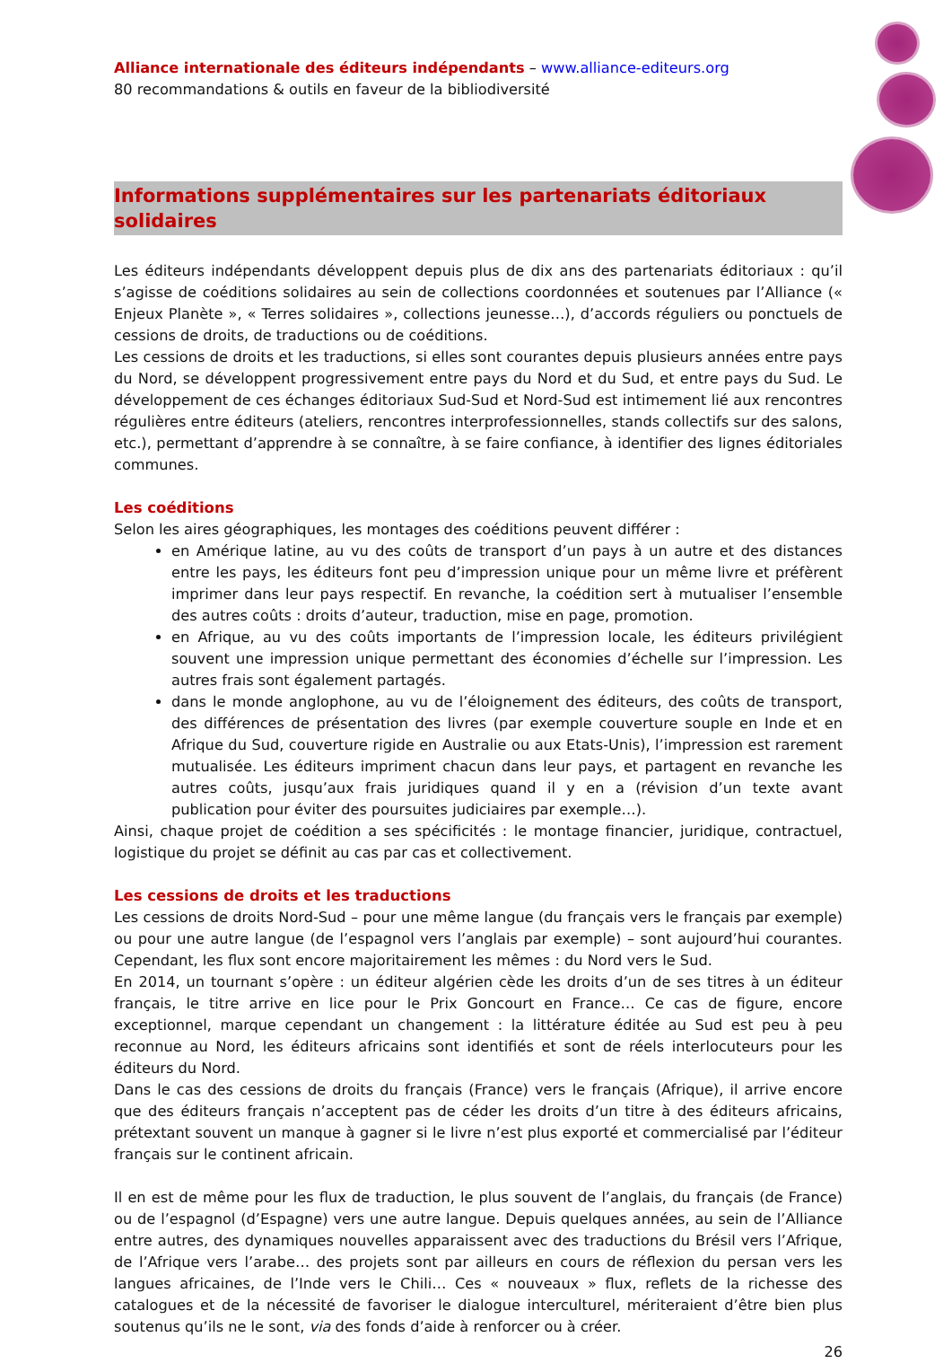Alliance internationale des éditeurs indépendants – www.alliance-editeurs.org
80 recommandations & outils en faveur de la bibliodiversité
Informations supplémentaires sur les partenariats éditoriaux solidaires
Les éditeurs indépendants développent depuis plus de dix ans des partenariats éditoriaux : qu’il s’agisse de coéditions solidaires au sein de collections coordonnées et soutenues par l’Alliance (« Enjeux Planète », « Terres solidaires », collections jeunesse…), d’accords réguliers ou ponctuels de cessions de droits, de traductions ou de coéditions.
Les cessions de droits et les traductions, si elles sont courantes depuis plusieurs années entre pays du Nord, se développent progressivement entre pays du Nord et du Sud, et entre pays du Sud. Le développement de ces échanges éditoriaux Sud-Sud et Nord-Sud est intimement lié aux rencontres régulières entre éditeurs (ateliers, rencontres interprofessionnelles, stands collectifs sur des salons, etc.), permettant d’apprendre à se connaître, à se faire confiance, à identifier des lignes éditoriales communes.
Les coéditions
Selon les aires géographiques, les montages des coéditions peuvent différer :
en Amérique latine, au vu des coûts de transport d’un pays à un autre et des distances entre les pays, les éditeurs font peu d’impression unique pour un même livre et préfèrent imprimer dans leur pays respectif. En revanche, la coédition sert à mutualiser l’ensemble des autres coûts : droits d’auteur, traduction, mise en page, promotion.
en Afrique, au vu des coûts importants de l’impression locale, les éditeurs privilégient souvent une impression unique permettant des économies d’échelle sur l’impression. Les autres frais sont également partagés.
dans le monde anglophone, au vu de l’éloignement des éditeurs, des coûts de transport, des différences de présentation des livres (par exemple couverture souple en Inde et en Afrique du Sud, couverture rigide en Australie ou aux Etats-Unis), l’impression est rarement mutualisée. Les éditeurs impriment chacun dans leur pays, et partagent en revanche les autres coûts, jusqu’aux frais juridiques quand il y en a (révision d’un texte avant publication pour éviter des poursuites judiciaires par exemple…).
Ainsi, chaque projet de coédition a ses spécificités : le montage financier, juridique, contractuel, logistique du projet se définit au cas par cas et collectivement.
Les cessions de droits et les traductions
Les cessions de droits Nord-Sud – pour une même langue (du français vers le français par exemple) ou pour une autre langue (de l’espagnol vers l’anglais par exemple) – sont aujourd’hui courantes. Cependant, les flux sont encore majoritairement les mêmes : du Nord vers le Sud.
En 2014, un tournant s’opère : un éditeur algérien cède les droits d’un de ses titres à un éditeur français, le titre arrive en lice pour le Prix Goncourt en France… Ce cas de figure, encore exceptionnel, marque cependant un changement : la littérature éditée au Sud est peu à peu reconnue au Nord, les éditeurs africains sont identifiés et sont de réels interlocuteurs pour les éditeurs du Nord.
Dans le cas des cessions de droits du français (France) vers le français (Afrique), il arrive encore que des éditeurs français n’acceptent pas de céder les droits d’un titre à des éditeurs africains, prétextant souvent un manque à gagner si le livre n’est plus exporté et commercialisé par l’éditeur français sur le continent africain.
Il en est de même pour les flux de traduction, le plus souvent de l’anglais, du français (de France) ou de l’espagnol (d’Espagne) vers une autre langue. Depuis quelques années, au sein de l’Alliance entre autres, des dynamiques nouvelles apparaissent avec des traductions du Brésil vers l’Afrique, de l’Afrique vers l’arabe… des projets sont par ailleurs en cours de réflexion du persan vers les langues africaines, de l’Inde vers le Chili… Ces « nouveaux » flux, reflets de la richesse des catalogues et de la nécessité de favoriser le dialogue interculturel, mériteraient d’être bien plus soutenus qu’ils ne le sont, via des fonds d’aide à renforcer ou à créer.
26